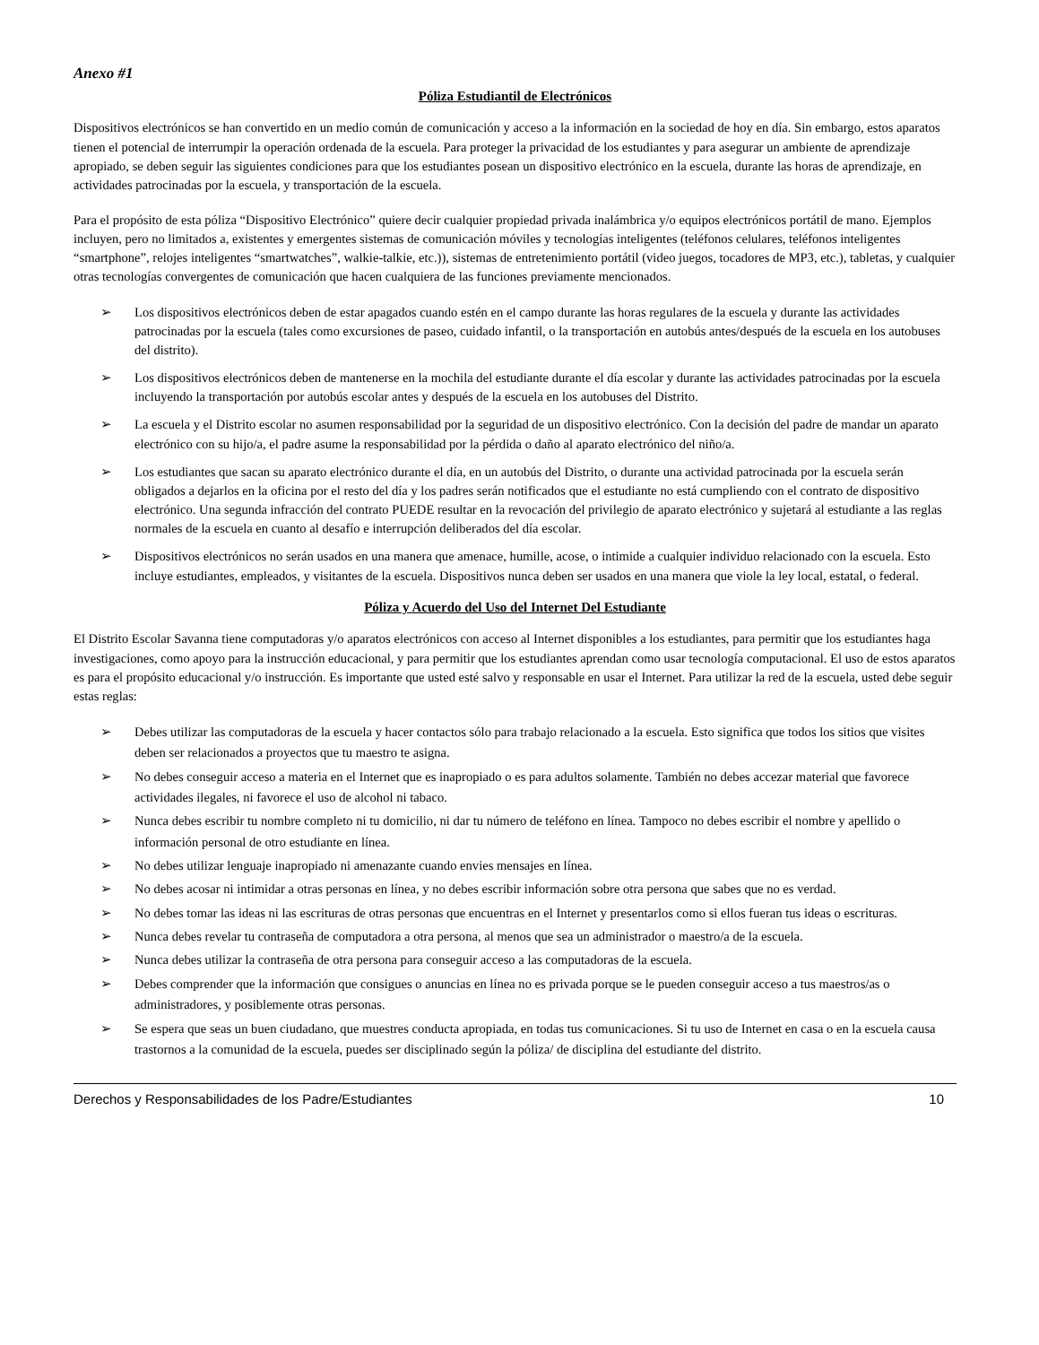Anexo #1
Póliza Estudiantil de Electrónicos
Dispositivos electrónicos se han convertido en un medio común de comunicación y acceso a la información en la sociedad de hoy en día. Sin embargo, estos aparatos tienen el potencial de interrumpir la operación ordenada de la escuela. Para proteger la privacidad de los estudiantes y para asegurar un ambiente de aprendizaje apropiado, se deben seguir las siguientes condiciones para que los estudiantes posean un dispositivo electrónico en la escuela, durante las horas de aprendizaje, en actividades patrocinadas por la escuela, y transportación de la escuela.
Para el propósito de esta póliza “Dispositivo Electrónico” quiere decir cualquier propiedad privada inalámbrica y/o equipos electrónicos portátil de mano. Ejemplos incluyen, pero no limitados a, existentes y emergentes sistemas de comunicación móviles y tecnologías inteligentes (teléfonos celulares, teléfonos inteligentes “smartphone”, relojes inteligentes “smartwatches”, walkie-talkie, etc.)), sistemas de entretenimiento portátil (video juegos, tocadores de MP3, etc.), tabletas, y cualquier otras tecnologías convergentes de comunicación que hacen cualquiera de las funciones previamente mencionados.
➢ Los dispositivos electrónicos deben de estar apagados cuando estén en el campo durante las horas regulares de la escuela y durante las actividades patrocinadas por la escuela (tales como excursiones de paseo, cuidado infantil, o la transportación en autobús antes/después de la escuela en los autobuses del distrito).
➢ Los dispositivos electrónicos deben de mantenerse en la mochila del estudiante durante el día escolar y durante las actividades patrocinadas por la escuela incluyendo la transportación por autobús escolar antes y después de la escuela en los autobuses del Distrito.
➢ La escuela y el Distrito escolar no asumen responsabilidad por la seguridad de un dispositivo electrónico. Con la decisión del padre de mandar un aparato electrónico con su hijo/a, el padre asume la responsabilidad por la pérdida o daño al aparato electrónico del niño/a.
➢ Los estudiantes que sacan su aparato electrónico durante el día, en un autobús del Distrito, o durante una actividad patrocinada por la escuela serán obligados a dejarlos en la oficina por el resto del día y los padres serán notificados que el estudiante no está cumpliendo con el contrato de dispositivo electrónico. Una segunda infracción del contrato PUEDE resultar en la revocación del privilegio de aparato electrónico y sujetará al estudiante a las reglas normales de la escuela en cuanto al desafío e interrupción deliberados del día escolar.
➢ Dispositivos electrónicos no serán usados en una manera que amenace, humille, acose, o intimide a cualquier individuo relacionado con la escuela. Esto incluye estudiantes, empleados, y visitantes de la escuela. Dispositivos nunca deben ser usados en una manera que viole la ley local, estatal, o federal.
Póliza y Acuerdo del Uso del Internet Del Estudiante
El Distrito Escolar Savanna tiene computadoras y/o aparatos electrónicos con acceso al Internet disponibles a los estudiantes, para permitir que los estudiantes haga investigaciones, como apoyo para la instrucción educacional, y para permitir que los estudiantes aprendan como usar tecnología computacional. El uso de estos aparatos es para el propósito educacional y/o instrucción. Es importante que usted esté salvo y responsable en usar el Internet. Para utilizar la red de la escuela, usted debe seguir estas reglas:
➢ Debes utilizar las computadoras de la escuela y hacer contactos sólo para trabajo relacionado a la escuela. Esto significa que todos los sitios que visites deben ser relacionados a proyectos que tu maestro te asigna.
➢ No debes conseguir acceso a materia en el Internet que es inapropiado o es para adultos solamente. También no debes accezar material que favorece actividades ilegales, ni favorece el uso de alcohol ni tabaco.
➢ Nunca debes escribir tu nombre completo ni tu domicilio, ni dar tu número de teléfono en línea. Tampoco no debes escribir el nombre y apellido o información personal de otro estudiante en línea.
➢ No debes utilizar lenguaje inapropiado ni amenazante cuando envies mensajes en línea.
➢ No debes acosar ni intimidar a otras personas en línea, y no debes escribir información sobre otra persona que sabes que no es verdad.
➢ No debes tomar las ideas ni las escrituras de otras personas que encuentras en el Internet y presentarlos como si ellos fueran tus ideas o escrituras.
➢ Nunca debes revelar tu contraseña de computadora a otra persona, al menos que sea un administrador o maestro/a de la escuela.
➢ Nunca debes utilizar la contraseña de otra persona para conseguir acceso a las computadoras de la escuela.
➢ Debes comprender que la información que consigues o anuncias en línea no es privada porque se le pueden conseguir acceso a tus maestros/as o administradores, y posiblemente otras personas.
➢ Se espera que seas un buen ciudadano, que muestres conducta apropiada, en todas tus comunicaciones. Si tu uso de Internet en casa o en la escuela causa trastornos a la comunidad de la escuela, puedes ser disciplinado según la póliza/ de disciplina del estudiante del distrito.
Derechos y Responsabilidades de los Padre/Estudiantes 10